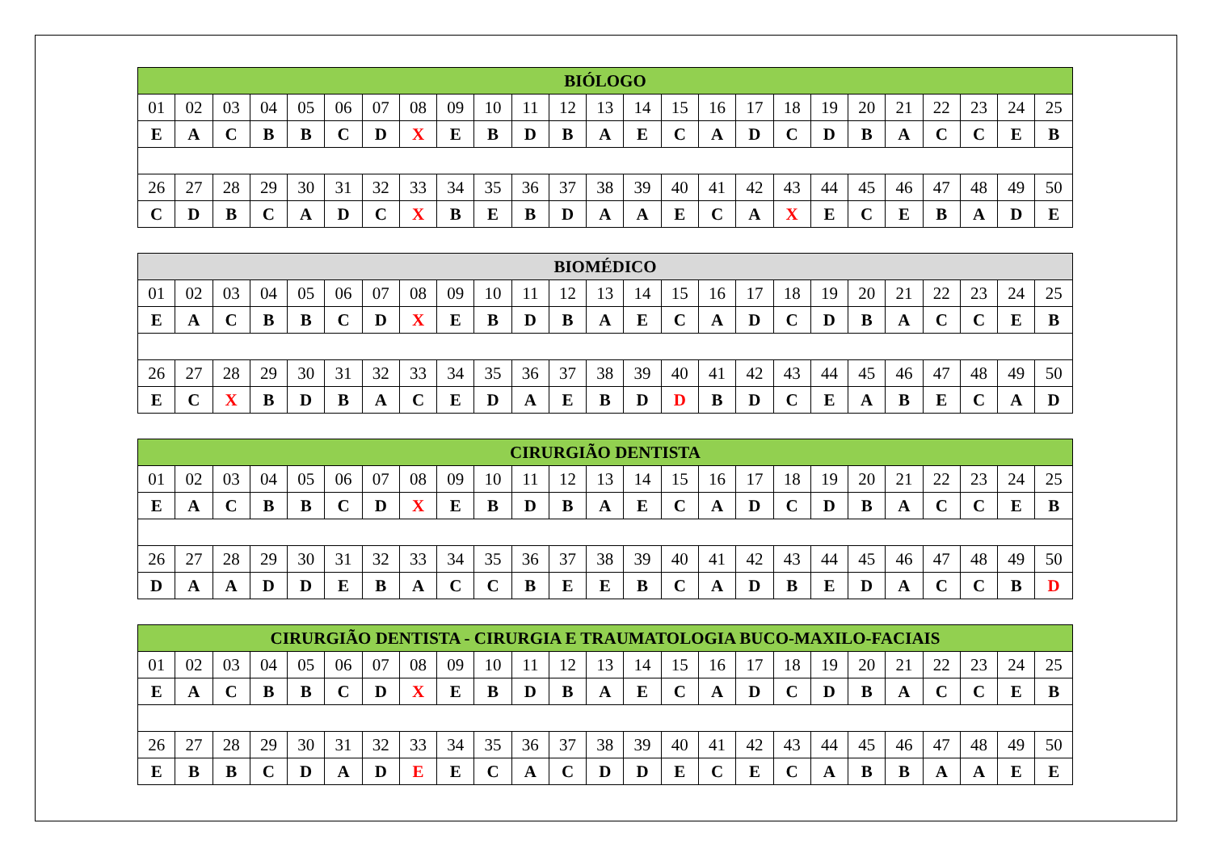| BIÓLOGO | | | | | | | | | | | | | | | | | | | | | | | | |
| --- | --- | --- | --- | --- | --- | --- | --- | --- | --- | --- | --- | --- | --- | --- | --- | --- | --- | --- | --- | --- | --- | --- | --- | --- |
| 01 | 02 | 03 | 04 | 05 | 06 | 07 | 08 | 09 | 10 | 11 | 12 | 13 | 14 | 15 | 16 | 17 | 18 | 19 | 20 | 21 | 22 | 23 | 24 | 25 |
| E | A | C | B | B | C | D | X | E | B | D | B | A | E | C | A | D | C | D | B | A | C | C | E | B |
| 26 | 27 | 28 | 29 | 30 | 31 | 32 | 33 | 34 | 35 | 36 | 37 | 38 | 39 | 40 | 41 | 42 | 43 | 44 | 45 | 46 | 47 | 48 | 49 | 50 |
| C | D | B | C | A | D | C | X | B | E | B | D | A | A | E | C | A | X | E | C | E | B | A | D | E |
| BIOMÉDICO | | | | | | | | | | | | | | | | | | | | | | | | |
| --- | --- | --- | --- | --- | --- | --- | --- | --- | --- | --- | --- | --- | --- | --- | --- | --- | --- | --- | --- | --- | --- | --- | --- | --- |
| 01 | 02 | 03 | 04 | 05 | 06 | 07 | 08 | 09 | 10 | 11 | 12 | 13 | 14 | 15 | 16 | 17 | 18 | 19 | 20 | 21 | 22 | 23 | 24 | 25 |
| E | A | C | B | B | C | D | X | E | B | D | B | A | E | C | A | D | C | D | B | A | C | C | E | B |
| 26 | 27 | 28 | 29 | 30 | 31 | 32 | 33 | 34 | 35 | 36 | 37 | 38 | 39 | 40 | 41 | 42 | 43 | 44 | 45 | 46 | 47 | 48 | 49 | 50 |
| E | C | X | B | D | B | A | C | E | D | A | E | B | D | D | B | D | C | E | A | B | E | C | A | D |
| CIRURGIÃO DENTISTA | | | | | | | | | | | | | | | | | | | | | | | | |
| --- | --- | --- | --- | --- | --- | --- | --- | --- | --- | --- | --- | --- | --- | --- | --- | --- | --- | --- | --- | --- | --- | --- | --- | --- |
| 01 | 02 | 03 | 04 | 05 | 06 | 07 | 08 | 09 | 10 | 11 | 12 | 13 | 14 | 15 | 16 | 17 | 18 | 19 | 20 | 21 | 22 | 23 | 24 | 25 |
| E | A | C | B | B | C | D | X | E | B | D | B | A | E | C | A | D | C | D | B | A | C | C | E | B |
| 26 | 27 | 28 | 29 | 30 | 31 | 32 | 33 | 34 | 35 | 36 | 37 | 38 | 39 | 40 | 41 | 42 | 43 | 44 | 45 | 46 | 47 | 48 | 49 | 50 |
| D | A | A | D | D | E | B | A | C | C | B | E | E | B | C | A | D | B | E | D | A | C | C | B | D |
| CIRURGIÃO DENTISTA - CIRURGIA E TRAUMATOLOGIA BUCO-MAXILO-FACIAIS | | | | | | | | | | | | | | | | | | | | | | | | |
| --- | --- | --- | --- | --- | --- | --- | --- | --- | --- | --- | --- | --- | --- | --- | --- | --- | --- | --- | --- | --- | --- | --- | --- | --- |
| 01 | 02 | 03 | 04 | 05 | 06 | 07 | 08 | 09 | 10 | 11 | 12 | 13 | 14 | 15 | 16 | 17 | 18 | 19 | 20 | 21 | 22 | 23 | 24 | 25 |
| E | A | C | B | B | C | D | X | E | B | D | B | A | E | C | A | D | C | D | B | A | C | C | E | B |
| 26 | 27 | 28 | 29 | 30 | 31 | 32 | 33 | 34 | 35 | 36 | 37 | 38 | 39 | 40 | 41 | 42 | 43 | 44 | 45 | 46 | 47 | 48 | 49 | 50 |
| E | B | B | C | D | A | D | E | E | C | A | C | D | D | E | C | E | C | A | B | B | A | A | E | E |